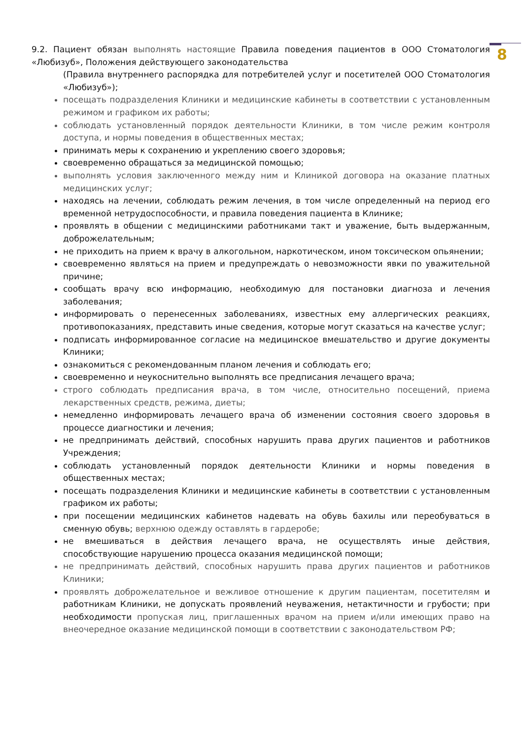8
9.2. Пациент обязан выполнять настоящие Правила поведения пациентов в ООО Стоматология «Любизуб», Положения действующего законодательства
(Правила внутреннего распорядка для потребителей услуг и посетителей ООО Стоматология «Любизуб»);
посещать подразделения Клиники и медицинские кабинеты в соответствии с установленным режимом и графиком их работы;
соблюдать установленный порядок деятельности Клиники, в том числе режим контроля доступа, и нормы поведения в общественных местах;
принимать меры к сохранению и укреплению своего здоровья;
своевременно обращаться за медицинской помощью;
выполнять условия заключенного между ним и Клиникой договора на оказание платных медицинских услуг;
находясь на лечении, соблюдать режим лечения, в том числе определенный на период его временной нетрудоспособности, и правила поведения пациента в Клинике;
проявлять в общении с медицинскими работниками такт и уважение, быть выдержанным, доброжелательным;
не приходить на прием к врачу в алкогольном, наркотическом, ином токсическом опьянении;
своевременно являться на прием и предупреждать о невозможности явки по уважительной причине;
сообщать врачу всю информацию, необходимую для постановки диагноза и лечения заболевания;
информировать о перенесенных заболеваниях, известных ему аллергических реакциях, противопоказаниях, представить иные сведения, которые могут сказаться на качестве услуг;
подписать информированное согласие на медицинское вмешательство и другие документы Клиники;
ознакомиться с рекомендованным планом лечения и соблюдать его;
своевременно и неукоснительно выполнять все предписания лечащего врача;
строго соблюдать предписания врача, в том числе, относительно посещений, приема лекарственных средств, режима, диеты;
немедленно информировать лечащего врача об изменении состояния своего здоровья в процессе диагностики и лечения;
не предпринимать действий, способных нарушить права других пациентов и работников Учреждения;
соблюдать установленный порядок деятельности Клиники и нормы поведения в общественных местах;
посещать подразделения Клиники и медицинские кабинеты в соответствии с установленным графиком их работы;
при посещении медицинских кабинетов надевать на обувь бахилы или переобуваться в сменную обувь; верхнюю одежду оставлять в гардеробе;
не вмешиваться в действия лечащего врача, не осуществлять иные действия, способствующие нарушению процесса оказания медицинской помощи;
не предпринимать действий, способных нарушить права других пациентов и работников Клиники;
проявлять доброжелательное и вежливое отношение к другим пациентам, посетителям и работникам Клиники, не допускать проявлений неуважения, нетактичности и грубости; при необходимости пропуская лиц, приглашенных врачом на прием и/или имеющих право на внеочередное оказание медицинской помощи в соответствии с законодательством РФ;